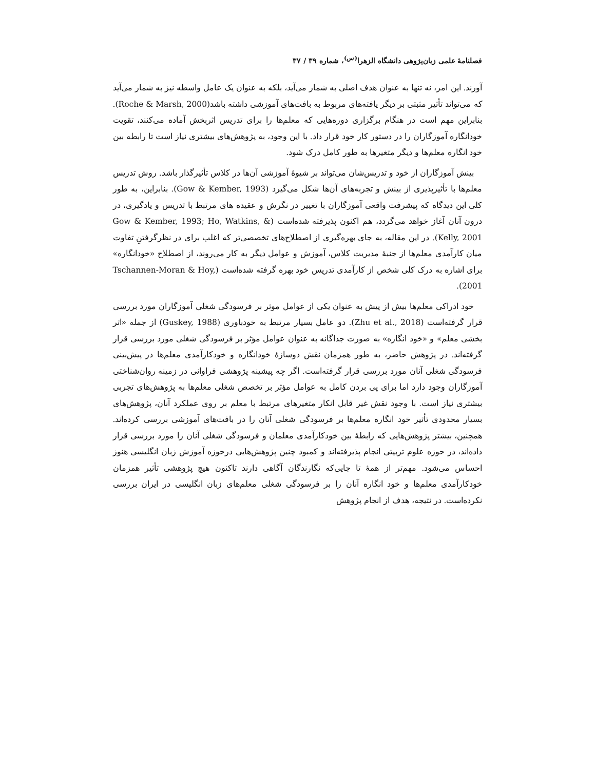فصلنامهٔ علمی زبان‌پژوهی دانشگاه الزهرا<sup>(س)</sup>، شماره ۳۹ / ۳۷
آورند. این امر، نه تنها به عنوان هدف اصلی به شمار می‌آید، بلکه به عنوان یک عامل واسطه نیز به شمار می‌آید که می‌تواند تأثیر مثبتی بر دیگر یافته‌های مربوط به بافت‌های آموزشی داشته باشد(Roche & Marsh, 2000). بنابراین مهم است در هنگام برگزاری دوره‌هایی که معلم‌ها را برای تدریس اثربخش آماده می‌کنند، تقویت خودانگاره آموزگاران را در دستور کار خود قرار داد. با این وجود، به پژوهش‌های بیشتری نیاز است تا رابطه بین خود انگاره معلم‌ها و دیگر متغیرها به طور کامل درک شود.
بینش آموزگاران از خود و تدریس‌شان می‌تواند بر شیوهٔ آموزشی آن‌ها در کلاس تأثیرگذار باشد. روش تدریس معلم‌ها با تأثیرپذیری از بینش و تجربه‌های آن‌ها شکل می‌گیرد (Gow & Kember, 1993). بنابراین، به طور کلی این دیدگاه که پیشرفت واقعی آموزگاران با تغییر در نگرش و عقیده های مرتبط با تدریس و یادگیری، در درون آنان آغاز خواهد می‌گردد، هم اکنون پذیرفته شده‌است (Gow & Kember, 1993; Ho, Watkins, & Kelly, 2001). در این مقاله، به جای بهره‌گیری از اصطلاح‌های تخصصی‌تر که اغلب برای در نظرگرفتنِ تفاوت میان کارآمدی معلم‌ها از جنبهٔ مدیریت کلاس، آموزش و عوامل دیگر به کار می‌روند، از اصطلاح «خودانگاره» برای اشاره به درک کلی شخص از کارآمدی تدریس خود بهره گرفته شده‌است (Tschannen-Moran & Hoy, 2001).
خود ادراکی معلم‌ها بیش از پیش به عنوان یکی از عوامل موثر بر فرسودگی شغلی آموزگاران مورد بررسی قرار گرفته‌است (Zhu et al., 2018). دو عامل بسیار مرتبط به خودباوری (Guskey, 1988) از جمله «اثر بخشی معلم» و «خود انگاره» به صورت جداگانه به عنوان عوامل مؤثر بر فرسودگی شغلی مورد بررسی قرار گرفته‌اند. در پژوهش حاضر، به طور همزمان نقش دوسازهٔ خودانگاره و خودکارآمدی معلم‌ها در پیش‌بینی فرسودگی شغلی آنان مورد بررسی قرار گرفته‌است. اگر چه پیشینه پژوهشی فراوانی در زمینه روان‌شناختی آموزگاران وجود دارد اما برای پی بردن کامل به عوامل مؤثر بر تخصص شغلی معلم‌ها به پژوهش‌های تجربی بیشتری نیاز است. با وجود نقش غیر قابل انکار متغیرهای مرتبط با معلم بر روی عملکرد آنان، پژوهش‌های بسیار محدودی تأثیر خود انگاره معلم‌ها بر فرسودگی شغلی آنان را در بافت‌های آموزشی بررسی کرده‌اند. همچنین، بیشتر پژوهش‌هایی که رابطهٔ بین خودکارآمدی معلمان و فرسودگی شغلی آنان را مورد بررسی قرار داده‌اند، در حوزه علوم تربیتی انجام پذیرفته‌اند و کمبود چنین پژوهش‌هایی درحوزه آموزش زبان انگلیسی هنوز احساس می‌شود. مهم‌تر از همهٔ تا جایی‌که نگارندگان آگاهی دارند تاکنون هیچ پژوهشی تأثیر همزمان خودکارآمدی معلم‌ها و خود انگاره آنان را بر فرسودگی شغلی معلم‌های زبان انگلیسی در ایران بررسی نکرده‌است. در نتیجه، هدف از انجام پژوهش